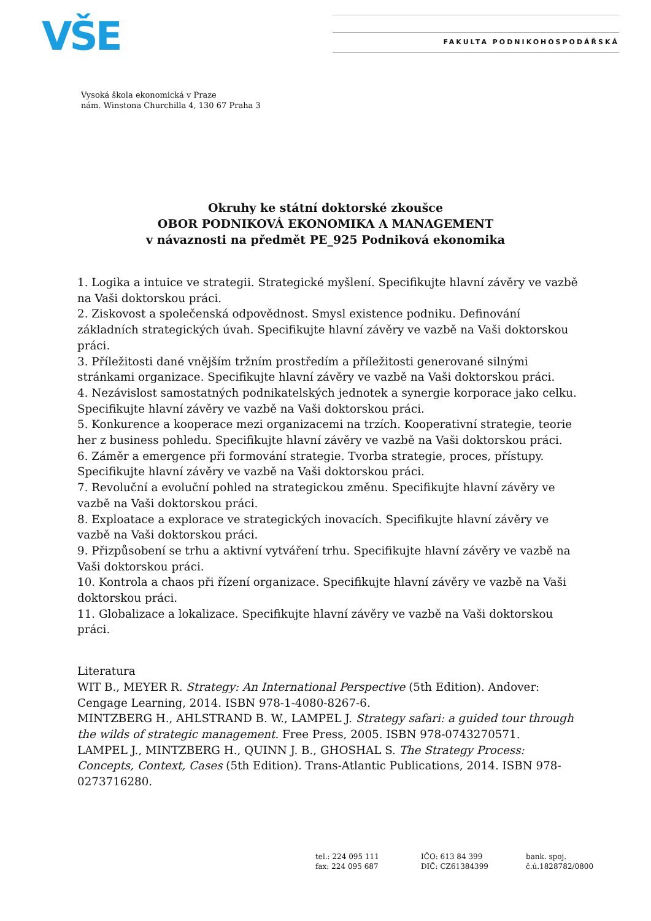VŠE FAKULTA PODNIKOHOSPODÁŘSKÁ
Vysoká škola ekonomická v Praze
nám. Winstona Churchilla 4, 130 67 Praha 3
Okruhy ke státní doktorské zkoušce
OBOR PODNIKOVÁ EKONOMIKA A MANAGEMENT
v návaznosti na předmět PE_925 Podniková ekonomika
1. Logika a intuice ve strategii. Strategické myšlení. Specifikujte hlavní závěry ve vazbě na Vaši doktorskou práci.
2. Ziskovost a společenská odpovědnost. Smysl existence podniku. Definování základních strategických úvah. Specifikujte hlavní závěry ve vazbě na Vaši doktorskou práci.
3. Příležitosti dané vnějším tržním prostředím a příležitosti generované silnými stránkami organizace. Specifikujte hlavní závěry ve vazbě na Vaši doktorskou práci.
4. Nezávislost samostatných podnikatelských jednotek a synergie korporace jako celku. Specifikujte hlavní závěry ve vazbě na Vaši doktorskou práci.
5. Konkurence a kooperace mezi organizacemi na trzích. Kooperativní strategie, teorie her z business pohledu. Specifikujte hlavní závěry ve vazbě na Vaši doktorskou práci.
6. Záměr a emergence při formování strategie. Tvorba strategie, proces, přístupy. Specifikujte hlavní závěry ve vazbě na Vaši doktorskou práci.
7. Revoluční a evoluční pohled na strategickou změnu. Specifikujte hlavní závěry ve vazbě na Vaši doktorskou práci.
8. Exploatace a explorace ve strategických inovacích. Specifikujte hlavní závěry ve vazbě na Vaši doktorskou práci.
9. Přizpůsobení se trhu a aktivní vytváření trhu. Specifikujte hlavní závěry ve vazbě na Vaši doktorskou práci.
10. Kontrola a chaos při řízení organizace. Specifikujte hlavní závěry ve vazbě na Vaši doktorskou práci.
11. Globalizace a lokalizace. Specifikujte hlavní závěry ve vazbě na Vaši doktorskou práci.
Literatura
WIT B., MEYER R. Strategy: An International Perspective (5th Edition). Andover: Cengage Learning, 2014. ISBN 978-1-4080-8267-6.
MINTZBERG H., AHLSTRAND B. W., LAMPEL J. Strategy safari: a guided tour through the wilds of strategic management. Free Press, 2005. ISBN 978-0743270571.
LAMPEL J., MINTZBERG H., QUINN J. B., GHOSHAL S. The Strategy Process: Concepts, Context, Cases (5th Edition). Trans-Atlantic Publications, 2014. ISBN 978-0273716280.
tel.: 224 095 111
fax: 224 095 687
IČO: 613 84 399
DIČ: CZ61384399
bank. spoj.
č.ú.1828782/0800